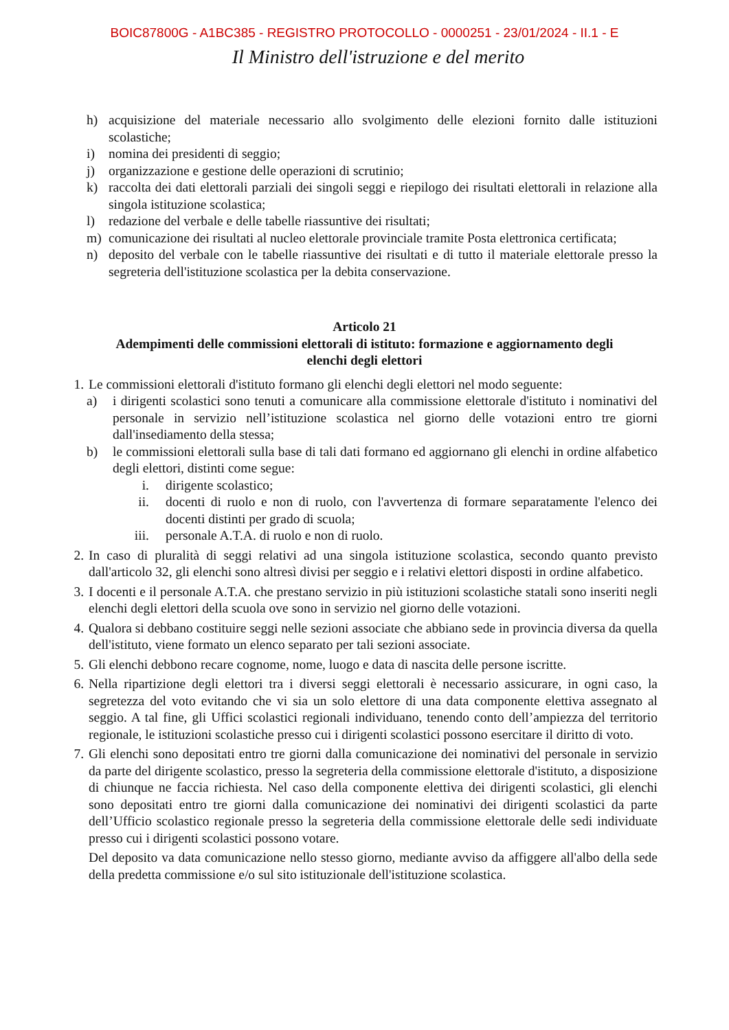BOIC87800G - A1BC385 - REGISTRO PROTOCOLLO - 0000251 - 23/01/2024 - II.1 - E
Il Ministro dell'istruzione e del merito
h) acquisizione del materiale necessario allo svolgimento delle elezioni fornito dalle istituzioni scolastiche;
i) nomina dei presidenti di seggio;
j) organizzazione e gestione delle operazioni di scrutinio;
k) raccolta dei dati elettorali parziali dei singoli seggi e riepilogo dei risultati elettorali in relazione alla singola istituzione scolastica;
l) redazione del verbale e delle tabelle riassuntive dei risultati;
m) comunicazione dei risultati al nucleo elettorale provinciale tramite Posta elettronica certificata;
n) deposito del verbale con le tabelle riassuntive dei risultati e di tutto il materiale elettorale presso la segreteria dell'istituzione scolastica per la debita conservazione.
Articolo 21
Adempimenti delle commissioni elettorali di istituto: formazione e aggiornamento degli elenchi degli elettori
1. Le commissioni elettorali d'istituto formano gli elenchi degli elettori nel modo seguente:
a) i dirigenti scolastici sono tenuti a comunicare alla commissione elettorale d'istituto i nominativi del personale in servizio nell’istituzione scolastica nel giorno delle votazioni entro tre giorni dall'insediamento della stessa;
b) le commissioni elettorali sulla base di tali dati formano ed aggiornano gli elenchi in ordine alfabetico degli elettori, distinti come segue:
i. dirigente scolastico;
ii. docenti di ruolo e non di ruolo, con l'avvertenza di formare separatamente l'elenco dei docenti distinti per grado di scuola;
iii. personale A.T.A. di ruolo e non di ruolo.
2. In caso di pluralità di seggi relativi ad una singola istituzione scolastica, secondo quanto previsto dall'articolo 32, gli elenchi sono altresì divisi per seggio e i relativi elettori disposti in ordine alfabetico.
3. I docenti e il personale A.T.A. che prestano servizio in più istituzioni scolastiche statali sono inseriti negli elenchi degli elettori della scuola ove sono in servizio nel giorno delle votazioni.
4. Qualora si debbano costituire seggi nelle sezioni associate che abbiano sede in provincia diversa da quella dell'istituto, viene formato un elenco separato per tali sezioni associate.
5. Gli elenchi debbono recare cognome, nome, luogo e data di nascita delle persone iscritte.
6. Nella ripartizione degli elettori tra i diversi seggi elettorali è necessario assicurare, in ogni caso, la segretezza del voto evitando che vi sia un solo elettore di una data componente elettiva assegnato al seggio. A tal fine, gli Uffici scolastici regionali individuano, tenendo conto dell’ampiezza del territorio regionale, le istituzioni scolastiche presso cui i dirigenti scolastici possono esercitare il diritto di voto.
7. Gli elenchi sono depositati entro tre giorni dalla comunicazione dei nominativi del personale in servizio da parte del dirigente scolastico, presso la segreteria della commissione elettorale d'istituto, a disposizione di chiunque ne faccia richiesta. Nel caso della componente elettiva dei dirigenti scolastici, gli elenchi sono depositati entro tre giorni dalla comunicazione dei nominativi dei dirigenti scolastici da parte dell’Ufficio scolastico regionale presso la segreteria della commissione elettorale delle sedi individuate presso cui i dirigenti scolastici possono votare.
Del deposito va data comunicazione nello stesso giorno, mediante avviso da affiggere all'albo della sede della predetta commissione e/o sul sito istituzionale dell'istituzione scolastica.